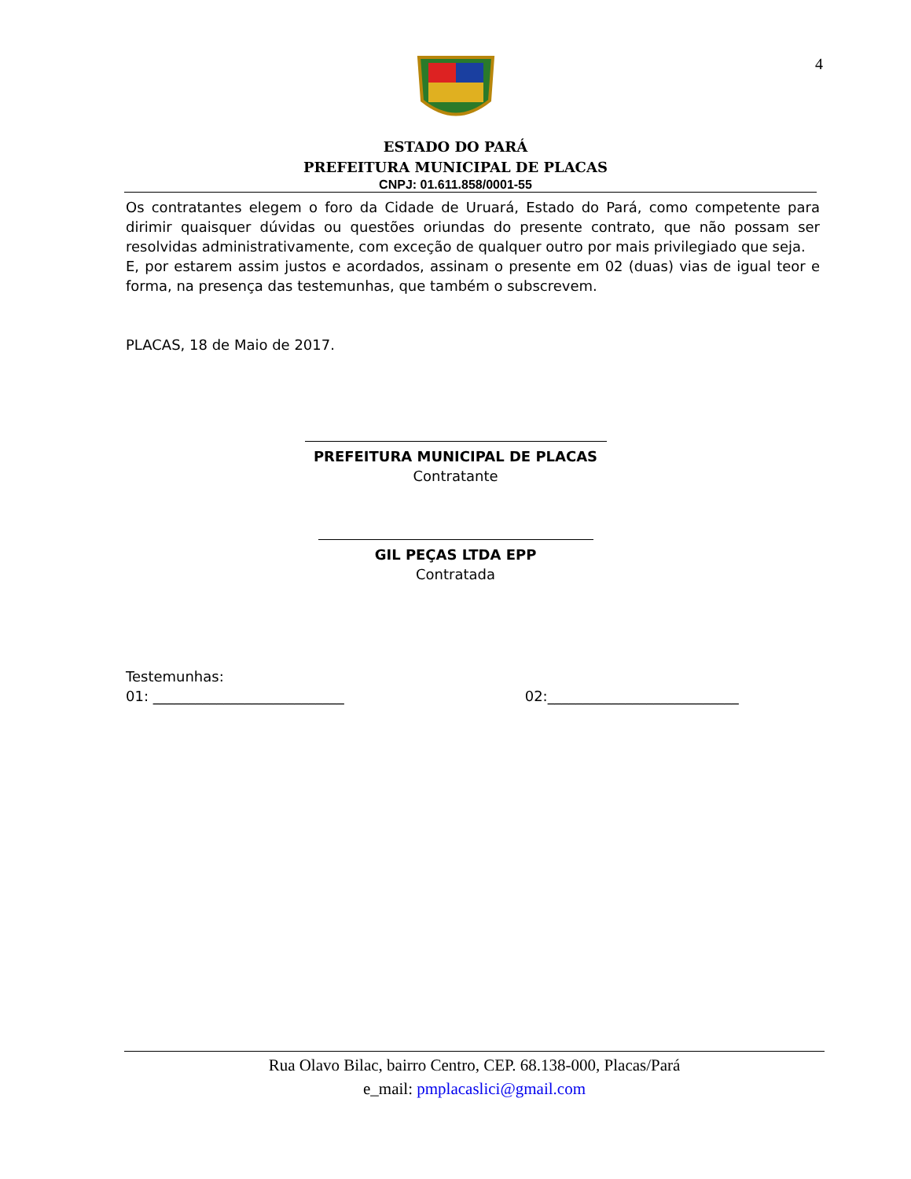4
ESTADO DO PARÁ
PREFEITURA MUNICIPAL DE PLACAS
CNPJ: 01.611.858/0001-55
Os contratantes elegem o foro da Cidade de Uruará, Estado do Pará, como competente para dirimir quaisquer dúvidas ou questões oriundas do presente contrato, que não possam ser resolvidas administrativamente, com exceção de qualquer outro por mais privilegiado que seja.
E, por estarem assim justos e acordados, assinam o presente em 02 (duas) vias de igual teor e forma, na presença das testemunhas, que também o subscrevem.
PLACAS, 18 de Maio de 2017.
PREFEITURA MUNICIPAL DE PLACAS
Contratante
GIL PEÇAS LTDA EPP
Contratada
Testemunhas:
01: ___________________________ 02:___________________________
Rua Olavo Bilac, bairro Centro, CEP. 68.138-000, Placas/Pará
e_mail: pmplacaslici@gmail.com